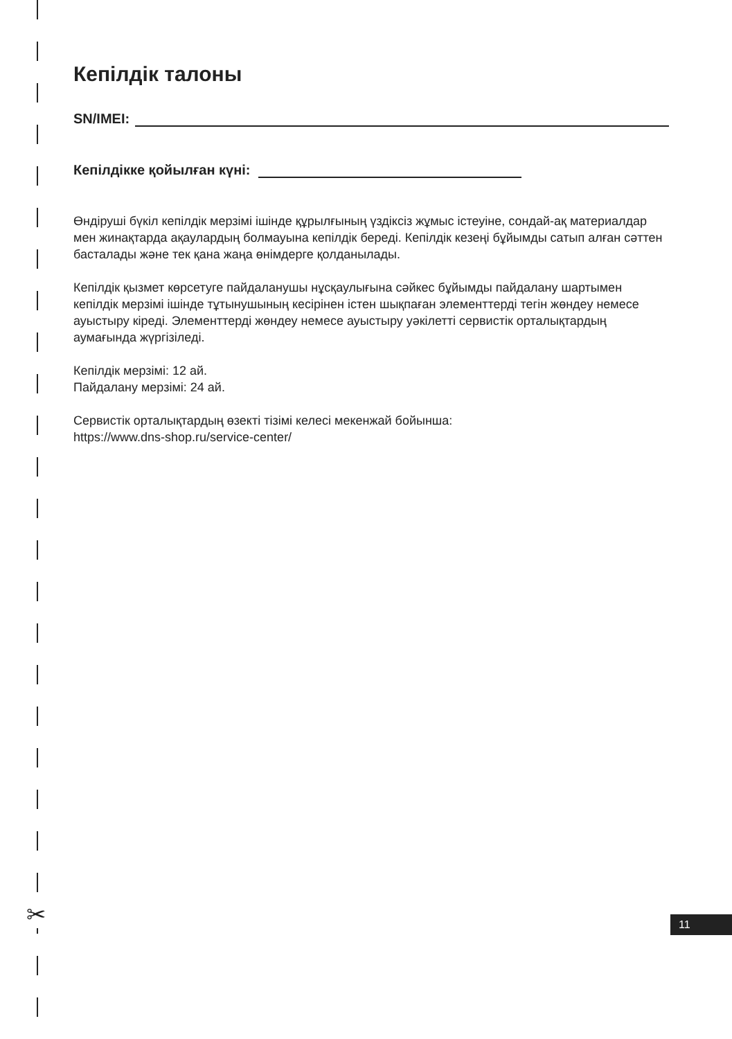✂
Кепілдік талоны
SN/IMEI:
Кепілдікке қойылған күні:
Өндіруші бүкіл кепілдік мерзімі ішінде құрылғының үздіксіз жұмыс істеуіне, сондай-ақ материалдар мен жинақтарда ақаулардың болмауына кепілдік береді. Кепілдік кезеңі бұйымды сатып алған сәттен басталады және тек қана жаңа өнімдерге қолданылады.
Кепілдік қызмет көрсетуге пайдаланушы нұсқаулығына сәйкес бұйымды пайдалану шартымен кепілдік мерзімі ішінде тұтынушының кесірінен істен шықпаған элементтерді тегін жөндеу немесе ауыстыру кіреді. Элементтерді жөндеу немесе ауыстыру уәкілетті сервистік орталықтардың аумағында жүргізіледі.
Кепілдік мерзімі: 12 ай.
Пайдалану мерзімі: 24 ай.
Сервистік орталықтардың өзекті тізімі келесі мекенжай бойынша:
https://www.dns-shop.ru/service-center/
11